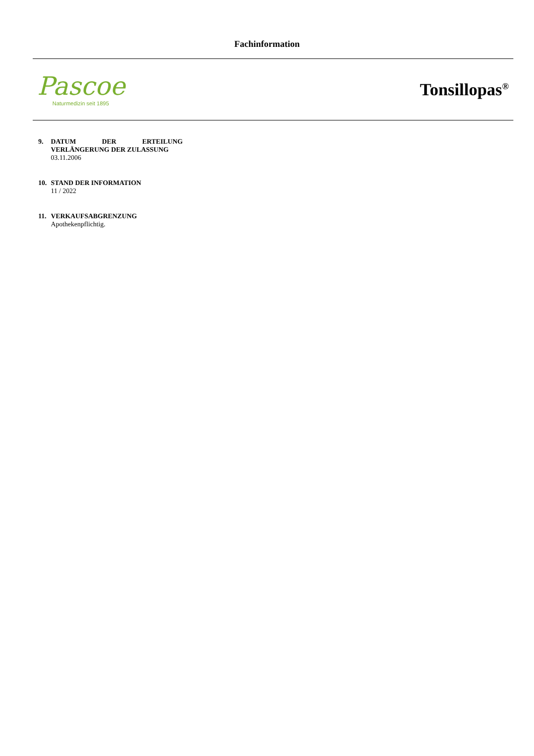Fachinformation
Pascoe
Naturmedizin seit 1895
Tonsillopas<sup>®</sup>
9. DATUM DER ERTEILUNG
VERLÄNGERUNG DER ZULASSUNG
03.11.2006
10. STAND DER INFORMATION
11 / 2022
11. VERKAUFSABGRENZUNG
Apothekenpflichtig.